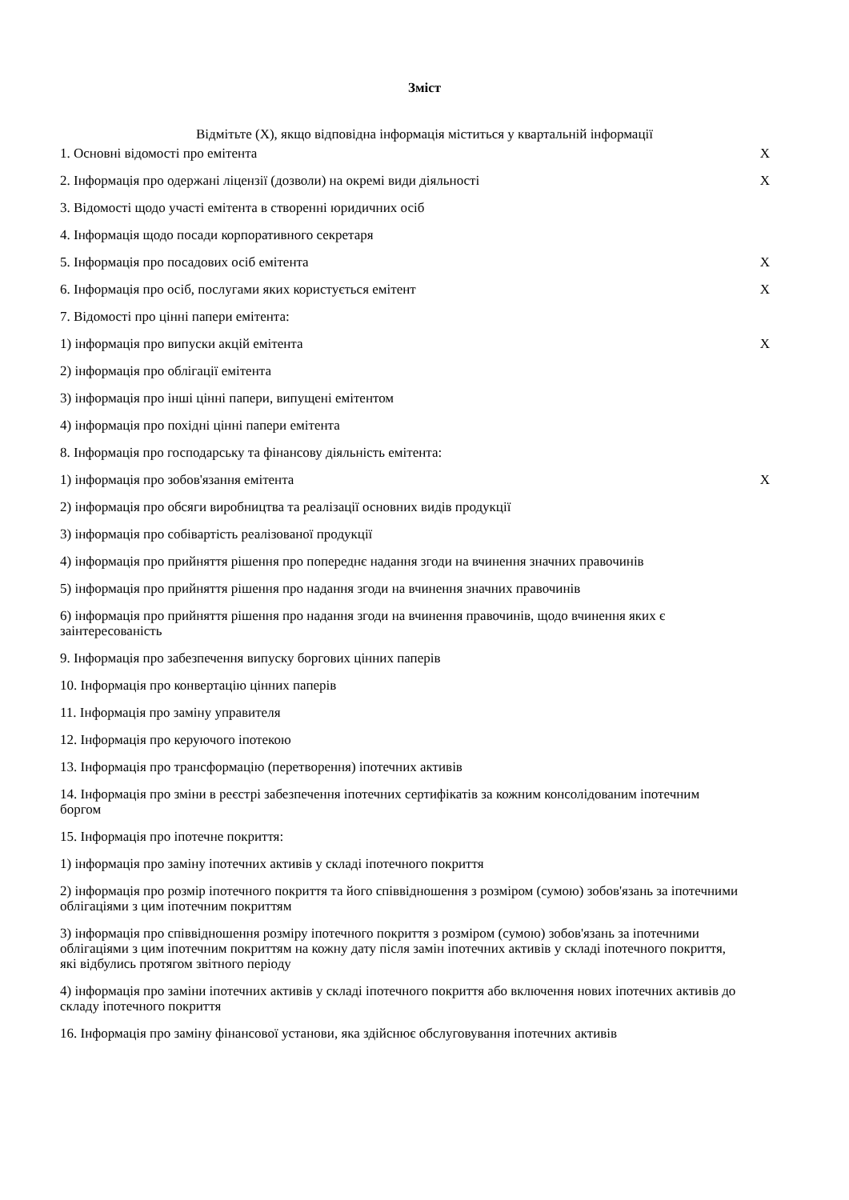Зміст
Відмітьте (X), якщо відповідна інформація міститься у квартальній інформації
| 1. Основні відомості про емітента | X |
| 2. Інформація про одержані ліцензії (дозволи) на окремі види діяльності | X |
| 3. Відомості щодо участі емітента в створенні юридичних осіб | |
| 4. Інформація щодо посади корпоративного секретаря | |
| 5. Інформація про посадових осіб емітента | X |
| 6. Інформація про осіб, послугами яких користується емітент | X |
| 7. Відомості про цінні папери емітента: | |
| 1) інформація про випуски акцій емітента | X |
| 2) інформація про облігації емітента | |
| 3) інформація про інші цінні папери, випущені емітентом | |
| 4) інформація про похідні цінні папери емітента | |
| 8. Інформація про господарську та фінансову діяльність емітента: | |
| 1) інформація про зобов'язання емітента | X |
| 2) інформація про обсяги виробництва та реалізації основних видів продукції | |
| 3) інформація про собівартість реалізованої продукції | |
| 4) інформація про прийняття рішення про попереднє надання згоди на вчинення значних правочинів | |
| 5) інформація про прийняття рішення про надання згоди на вчинення значних правочинів | |
| 6) інформація про прийняття рішення про надання згоди на вчинення правочинів, щодо вчинення яких є заінтересованість | |
| 9. Інформація про забезпечення випуску боргових цінних паперів | |
| 10. Інформація про конвертацію цінних паперів | |
| 11. Інформація про заміну управителя | |
| 12. Інформація про керуючого іпотекою | |
| 13. Інформація про трансформацію (перетворення) іпотечних активів | |
| 14. Інформація про зміни в реєстрі забезпечення іпотечних сертифікатів за кожним консолідованим іпотечним боргом | |
| 15. Інформація про іпотечне покриття: | |
| 1) інформація про заміну іпотечних активів у складі іпотечного покриття | |
| 2) інформація про розмір іпотечного покриття та його співвідношення з розміром (сумою) зобов'язань за іпотечними облігаціями з цим іпотечним покриттям | |
| 3) інформація про співвідношення розміру іпотечного покриття з розміром (сумою) зобов'язань за іпотечними облігаціями з цим іпотечним покриттям на кожну дату після замін іпотечних активів у складі іпотечного покриття, які відбулись протягом звітного періоду | |
| 4) інформація про заміни іпотечних активів у складі іпотечного покриття або включення нових іпотечних активів до складу іпотечного покриття | |
| 16. Інформація про заміну фінансової установи, яка здійснює обслуговування іпотечних активів | |